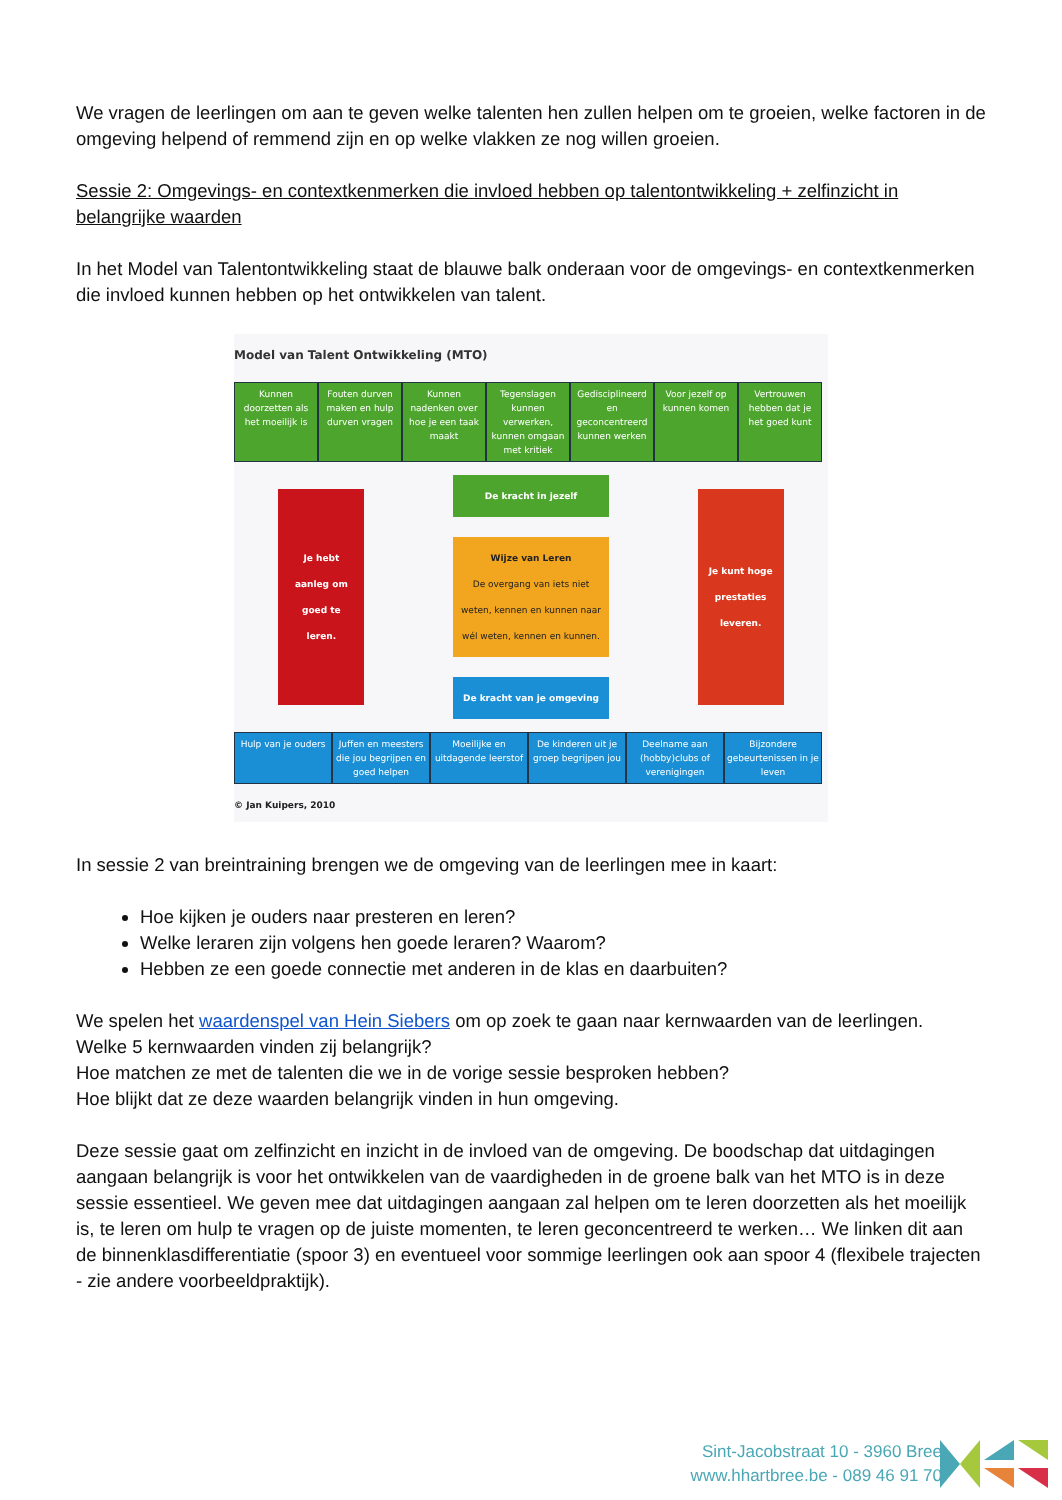We vragen de leerlingen om aan te geven welke talenten hen zullen helpen om te groeien, welke factoren in de omgeving helpend of remmend zijn en op welke vlakken ze nog willen groeien.
Sessie 2: Omgevings- en contextkenmerken die invloed hebben op talentontwikkeling + zelfinzicht in belangrijke waarden
In het Model van Talentontwikkeling staat de blauwe balk onderaan voor de omgevings- en contextkenmerken die invloed kunnen hebben op het ontwikkelen van talent.
Model van Talent Ontwikkeling (MTO)
Kunnen doorzetten als het moeilijk is
Fouten durven maken en hulp durven vragen
Kunnen nadenken over hoe je een taak maakt
Tegenslagen kunnen verwerken, kunnen omgaan met kritiek
Gedisciplineerd en geconcentreerd kunnen werken
Voor jezelf op kunnen komen Vertrouwen hebben dat je het goed kunt
Je hebt aanleg om goed te leren.
De kracht in jezelf
Wijze van Leren
De overgang van iets niet weten, kennen en kunnen naar wél weten, kennen en kunnen.
De kracht van je omgeving
Je kunt hoge prestaties leveren.
Hulp van je ouders Juffen en meesters die jou begrijpen en goed helpen
Moeilijke en uitdagende leerstof
De kinderen uit je groep begrijpen jou
Deelname aan (hobby)clubs of verenigingen
Bijzondere gebeurtenissen in je leven
© Jan Kuipers, 2010
In sessie 2 van breintraining brengen we de omgeving van de leerlingen mee in kaart:
Hoe kijken je ouders naar presteren en leren?
Welke leraren zijn volgens hen goede leraren? Waarom?
Hebben ze een goede connectie met anderen in de klas en daarbuiten?
We spelen het waardenspel van Hein Siebers om op zoek te gaan naar kernwaarden van de leerlingen.
Welke 5 kernwaarden vinden zij belangrijk?
Hoe matchen ze met de talenten die we in de vorige sessie besproken hebben?
Hoe blijkt dat ze deze waarden belangrijk vinden in hun omgeving.
Deze sessie gaat om zelfinzicht en inzicht in de invloed van de omgeving. De boodschap dat uitdagingen aangaan belangrijk is voor het ontwikkelen van de vaardigheden in de groene balk van het MTO is in deze sessie essentieel. We geven mee dat uitdagingen aangaan zal helpen om te leren doorzetten als het moeilijk is, te leren om hulp te vragen op de juiste momenten, te leren geconcentreerd te werken… We linken dit aan de binnenklasdifferentiatie (spoor 3) en eventueel voor sommige leerlingen ook aan spoor 4 (flexibele trajecten - zie andere voorbeeldpraktijk).
Sint-Jacobstraat 10 - 3960 Bree
www.hhartbree.be - 089 46 91 70